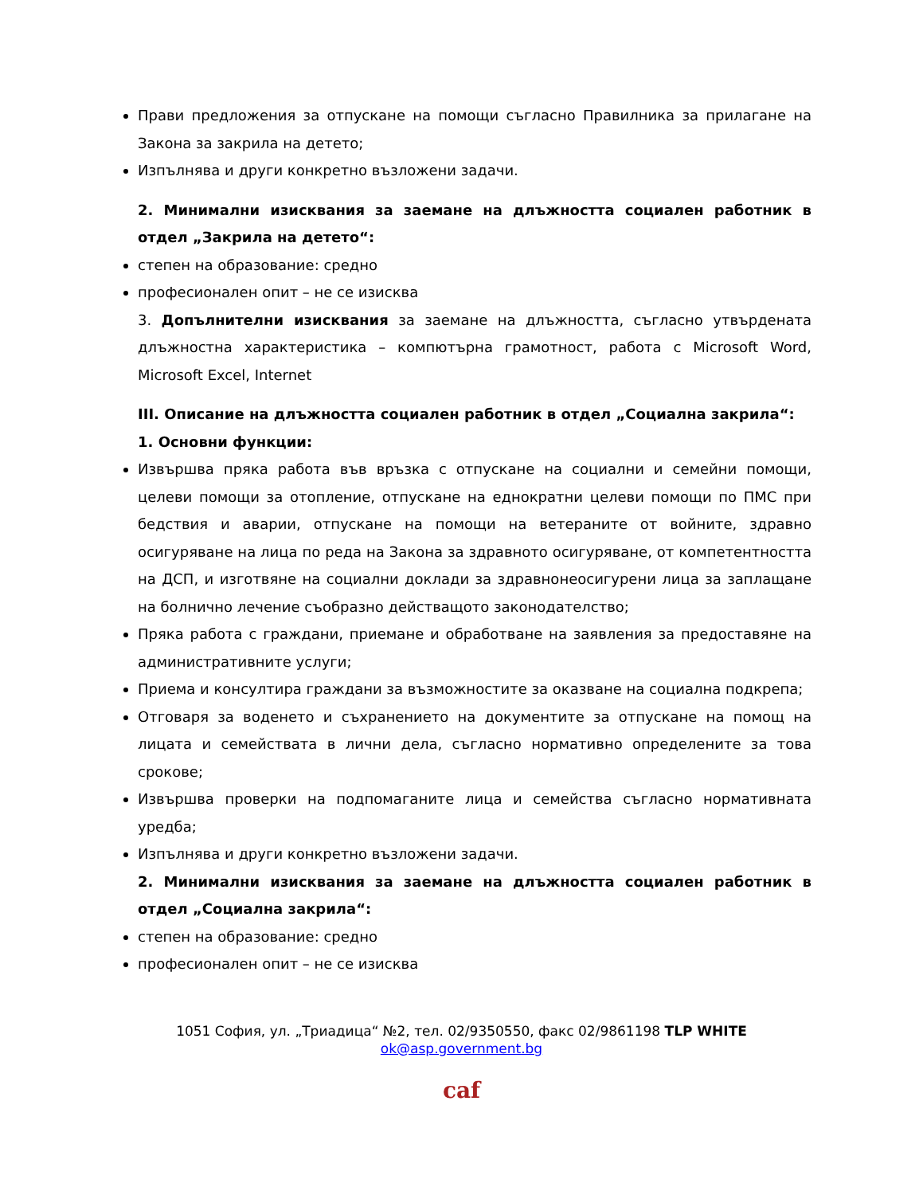Прави предложения за отпускане на помощи съгласно Правилника за прилагане на Закона за закрила на детето;
Изпълнява и други конкретно възложени задачи.
2. Минимални изисквания за заемане на длъжността социален работник в отдел „Закрила на детето“:
степен на образование: средно
професионален опит – не се изисква
3. Допълнителни изисквания за заемане на длъжността, съгласно утвърдената длъжностна характеристика – компютърна грамотност, работа с Microsoft Word, Microsoft Excel, Internet
III. Описание на длъжността социален работник в отдел „Социална закрила“:
1. Основни функции:
Извършва пряка работа във връзка с отпускане на социални и семейни помощи, целеви помощи за отопление, отпускане на еднократни целеви помощи по ПМС при бедствия и аварии, отпускане на помощи на ветераните от войните, здравно осигуряване на лица по реда на Закона за здравното осигуряване, от компетентността на ДСП, и изготвяне на социални доклади за здравнонеосигурени лица за заплащане на болнично лечение съобразно действащото законодателство;
Пряка работа с граждани, приемане и обработване на заявления за предоставяне на административните услуги;
Приема и консултира граждани за възможностите за оказване на социална подкрепа;
Отговаря за воденето и съхранението на документите за отпускане на помощ на лицата и семействата в лични дела, съгласно нормативно определените за това срокове;
Извършва проверки на подпомаганите лица и семейства съгласно нормативната уредба;
Изпълнява и други конкретно възложени задачи.
2. Минимални изисквания за заемане на длъжността социален работник в отдел „Социална закрила“:
степен на образование: средно
професионален опит – не се изисква
1051 София, ул. „Триадица“ №2, тел. 02/9350550, факс 02/9861198 TLP WHITE
ok@asp.government.bg
caf